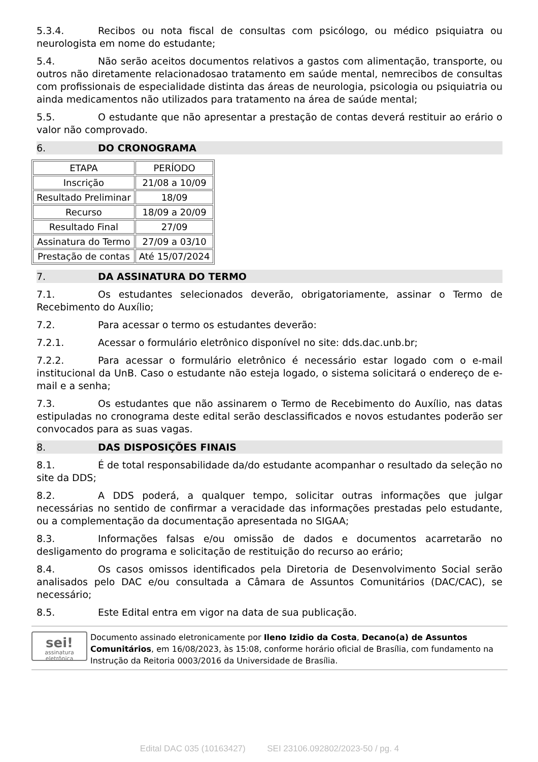5.3.4. Recibos ou nota fiscal de consultas com psicólogo, ou médico psiquiatra ou neurologista em nome do estudante;
5.4. Não serão aceitos documentos relativos a gastos com alimentação, transporte, ou outros não diretamente relacionadosao tratamento em saúde mental, nemrecibos de consultas com profissionais de especialidade distinta das áreas de neurologia, psicologia ou psiquiatria ou ainda medicamentos não utilizados para tratamento na área de saúde mental;
5.5. O estudante que não apresentar a prestação de contas deverá restituir ao erário o valor não comprovado.
6. DO CRONOGRAMA
| ETAPA | PERÍODO |
| --- | --- |
| Inscrição | 21/08 a 10/09 |
| Resultado Preliminar | 18/09 |
| Recurso | 18/09 a 20/09 |
| Resultado Final | 27/09 |
| Assinatura do Termo | 27/09 a 03/10 |
| Prestação de contas | Até 15/07/2024 |
7. DA ASSINATURA DO TERMO
7.1. Os estudantes selecionados deverão, obrigatoriamente, assinar o Termo de Recebimento do Auxílio;
7.2. Para acessar o termo os estudantes deverão:
7.2.1. Acessar o formulário eletrônico disponível no site: dds.dac.unb.br;
7.2.2. Para acessar o formulário eletrônico é necessário estar logado com o e-mail institucional da UnB. Caso o estudante não esteja logado, o sistema solicitará o endereço de e-mail e a senha;
7.3. Os estudantes que não assinarem o Termo de Recebimento do Auxílio, nas datas estipuladas no cronograma deste edital serão desclassificados e novos estudantes poderão ser convocados para as suas vagas.
8. DAS DISPOSIÇÕES FINAIS
8.1. É de total responsabilidade da/do estudante acompanhar o resultado da seleção no site da DDS;
8.2. A DDS poderá, a qualquer tempo, solicitar outras informações que julgar necessárias no sentido de confirmar a veracidade das informações prestadas pelo estudante, ou a complementação da documentação apresentada no SIGAA;
8.3. Informações falsas e/ou omissão de dados e documentos acarretarão no desligamento do programa e solicitação de restituição do recurso ao erário;
8.4. Os casos omissos identificados pela Diretoria de Desenvolvimento Social serão analisados pelo DAC e/ou consultada a Câmara de Assuntos Comunitários (DAC/CAC), se necessário;
8.5. Este Edital entra em vigor na data de sua publicação.
sei!
assinatura eletrônica
Documento assinado eletronicamente por Ileno Izidio da Costa, Decano(a) de Assuntos Comunitários, em 16/08/2023, às 15:08, conforme horário oficial de Brasília, com fundamento na Instrução da Reitoria 0003/2016 da Universidade de Brasília.
Edital DAC 035 (10163427) SEI 23106.092802/2023-50 / pg. 4